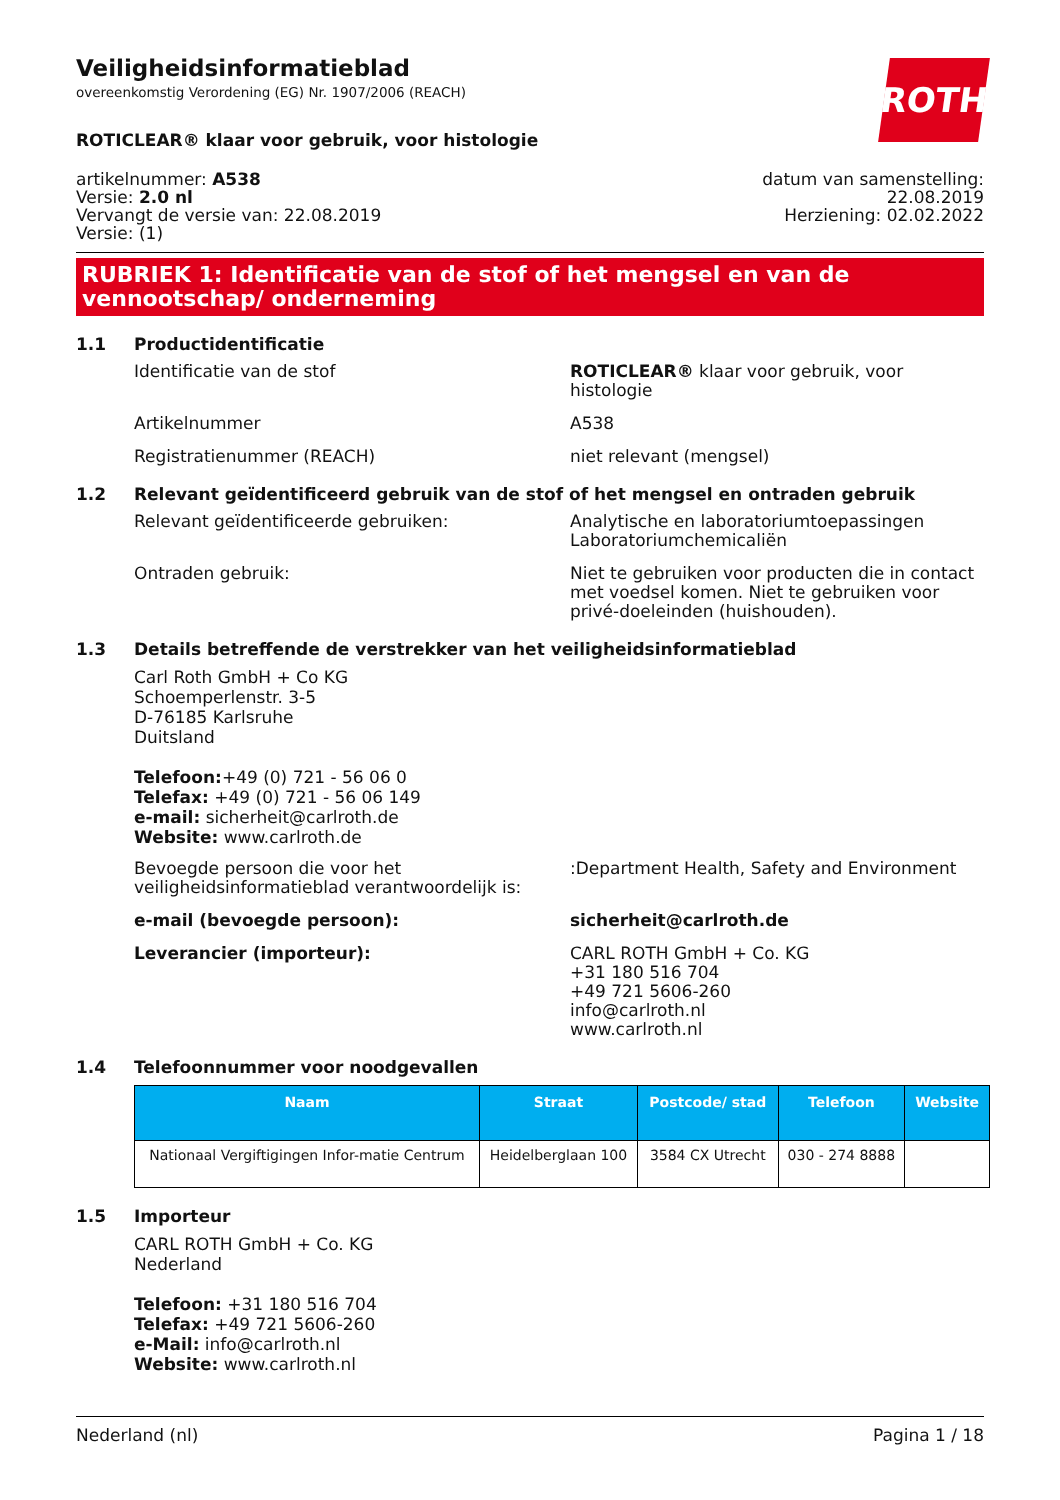ROTH
Veiligheidsinformatieblad
overeenkomstig Verordening (EG) Nr. 1907/2006 (REACH)
ROTICLEAR® klaar voor gebruik, voor histologie
artikelnummer: A538
Versie: 2.0 nl
Vervangt de versie van: 22.08.2019
Versie: (1)
datum van samenstelling:
22.08.2019
Herziening: 02.02.2022
RUBRIEK 1: Identificatie van de stof of het mengsel en van de vennootschap/ onderneming
1.1 Productidentificatie
Identificatie van de stof ROTICLEAR® klaar voor gebruik, voor histologie
Artikelnummer A538
Registratienummer (REACH) niet relevant (mengsel)
1.2 Relevant geïdentificeerd gebruik van de stof of het mengsel en ontraden gebruik
Relevant geïdentificeerde gebruiken: Analytische en laboratoriumtoepassingen
Laboratoriumchemicaliën
Ontraden gebruik: Niet te gebruiken voor producten die in contact met voedsel komen. Niet te gebruiken voor privé-doeleinden (huishouden).
1.3 Details betreffende de verstrekker van het veiligheidsinformatieblad
Carl Roth GmbH + Co KG
Schoemperlenstr. 3-5
D-76185 Karlsruhe
Duitsland
Telefoon:+49 (0) 721 - 56 06 0
Telefax: +49 (0) 721 - 56 06 149
e-mail: sicherheit@carlroth.de
Website: www.carlroth.de
Bevoegde persoon die voor het veiligheidsinformatieblad verantwoordelijk is:
:Department Health, Safety and Environment
e-mail (bevoegde persoon): sicherheit@carlroth.de
Leverancier (importeur): CARL ROTH GmbH + Co. KG
+31 180 516 704
+49 721 5606-260
info@carlroth.nl
www.carlroth.nl
1.4 Telefoonnummer voor noodgevallen
| Naam | Straat | Postcode/ stad | Telefoon | Website |
| --- | --- | --- | --- | --- |
| Nationaal Vergiftigingen Infor-matie Centrum | Heidelberglaan 100 | 3584 CX Utrecht | 030 - 274 8888 | |
1.5 Importeur
CARL ROTH GmbH + Co. KG
Nederland
Telefoon: +31 180 516 704
Telefax: +49 721 5606-260
e-Mail: info@carlroth.nl
Website: www.carlroth.nl
Nederland (nl) Pagina 1 / 18